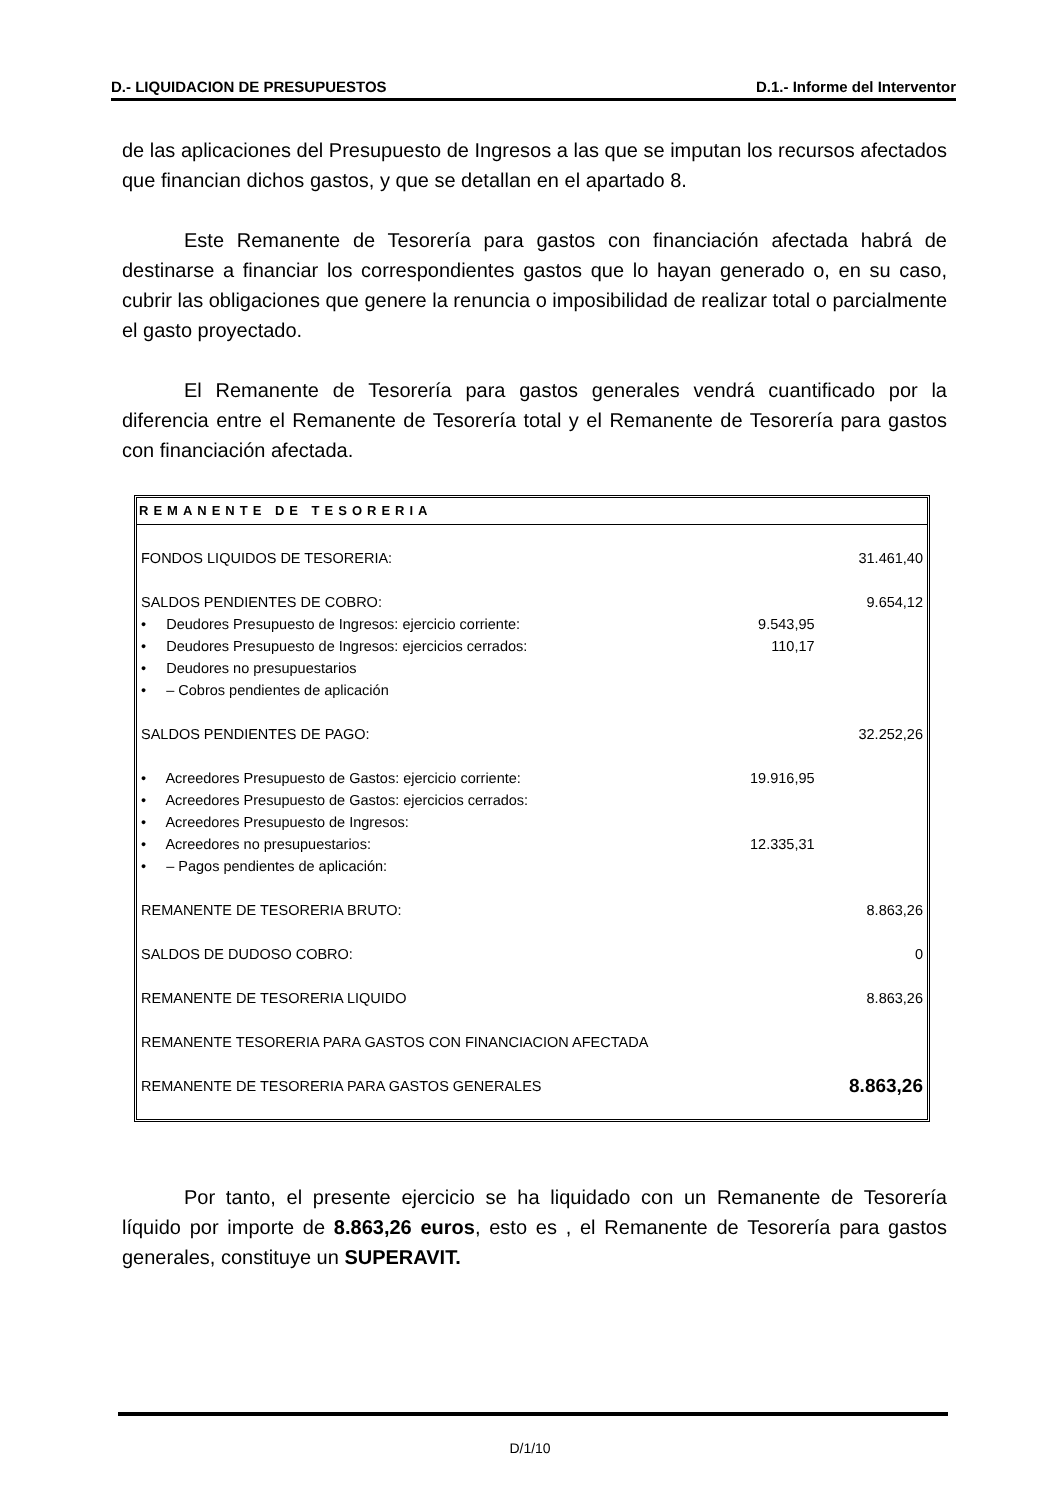D.- LIQUIDACION DE PRESUPUESTOS D.1.- Informe del Interventor
de las aplicaciones del Presupuesto de Ingresos a las que se imputan los recursos afectados que financian dichos gastos, y que se detallan en el apartado 8.
Este Remanente de Tesorería para gastos con financiación afectada habrá de destinarse a financiar los correspondientes gastos que lo hayan generado o, en su caso, cubrir las obligaciones que genere la renuncia o imposibilidad de realizar total o parcialmente el gasto proyectado.
El Remanente de Tesorería para gastos generales vendrá cuantificado por la diferencia entre el Remanente de Tesorería total y el Remanente de Tesorería para gastos con financiación afectada.
| REMANENTE DE TESORERIA | | |
| --- | --- | --- |
| FONDOS LIQUIDOS DE TESORERIA: | | 31.461,40 |
| SALDOS PENDIENTES DE COBRO: | | 9.654,12 |
| • Deudores Presupuesto de Ingresos: ejercicio corriente: | 9.543,95 | |
| • Deudores Presupuesto de Ingresos: ejercicios cerrados: | 110,17 | |
| • Deudores no presupuestarios | | |
| • – Cobros pendientes de aplicación | | |
| SALDOS PENDIENTES DE PAGO: | | 32.252,26 |
| • Acreedores Presupuesto de Gastos: ejercicio corriente: | 19.916,95 | |
| • Acreedores Presupuesto de Gastos: ejercicios cerrados: | | |
| • Acreedores Presupuesto de Ingresos: | | |
| • Acreedores no presupuestarios: | 12.335,31 | |
| • – Pagos pendientes de aplicación: | | |
| REMANENTE DE TESORERIA BRUTO: | | 8.863,26 |
| SALDOS DE DUDOSO COBRO: | | 0 |
| REMANENTE DE TESORERIA LIQUIDO | | 8.863,26 |
| REMANENTE TESORERIA PARA GASTOS CON FINANCIACION AFECTADA | | |
| REMANENTE DE TESORERIA PARA GASTOS GENERALES | | 8.863,26 |
Por tanto, el presente ejercicio se ha liquidado con un Remanente de Tesorería líquido por importe de 8.863,26 euros, esto es , el Remanente de Tesorería para gastos generales, constituye un SUPERAVIT.
D/1/10